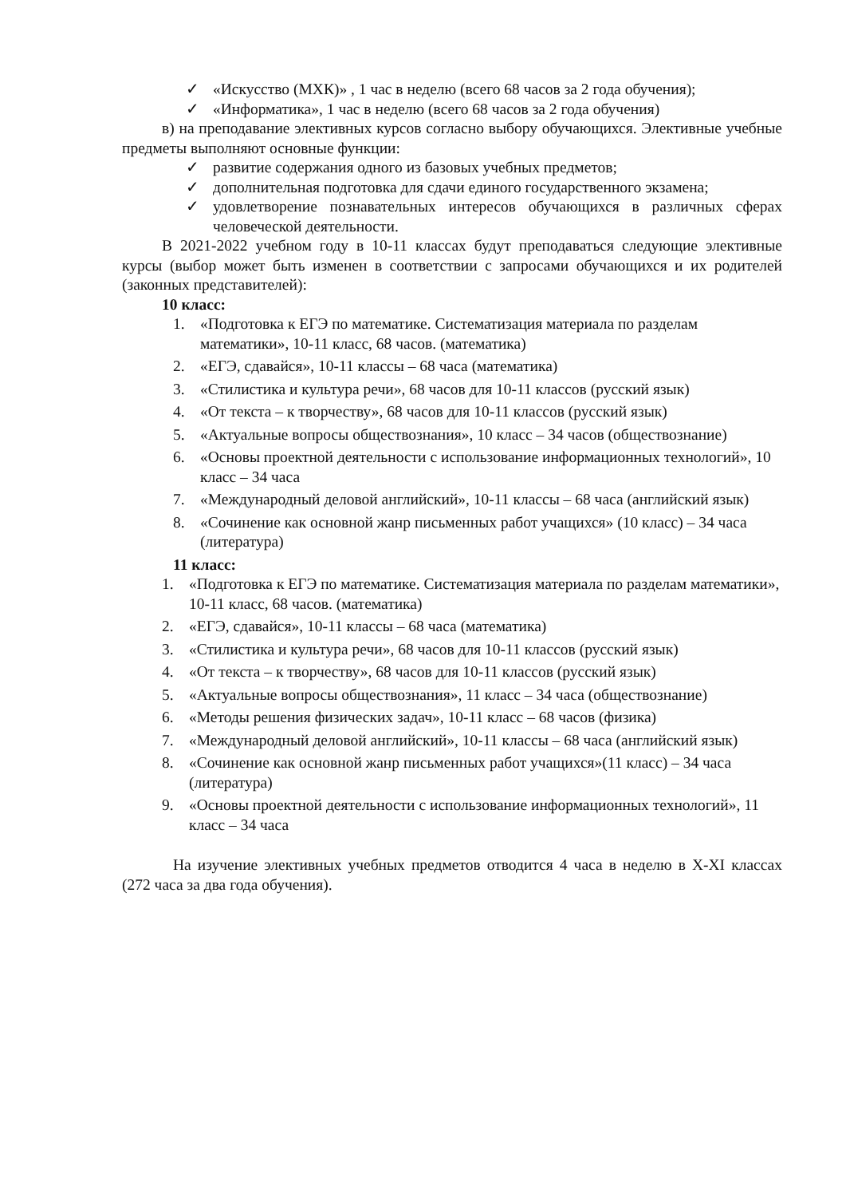✓ «Искусство (МХК)» , 1 час в неделю (всего 68 часов за 2 года обучения);
✓ «Информатика», 1 час в неделю (всего 68 часов за 2 года обучения)
в) на преподавание элективных курсов согласно выбору обучающихся. Элективные учебные предметы выполняют основные функции:
✓ развитие содержания одного из базовых учебных предметов;
✓ дополнительная подготовка для сдачи единого государственного экзамена;
✓ удовлетворение познавательных интересов обучающихся в различных сферах человеческой деятельности.
В 2021-2022 учебном году в 10-11 классах будут преподаваться следующие элективные курсы (выбор может быть изменен в соответствии с запросами обучающихся и их родителей (законных представителей):
10 класс:
1. «Подготовка к ЕГЭ по математике. Систематизация материала по разделам математики», 10-11 класс, 68 часов. (математика)
2. «ЕГЭ, сдавайся», 10-11 классы – 68 часа (математика)
3. «Стилистика и культура речи», 68 часов для 10-11 классов (русский язык)
4. «От текста – к творчеству», 68 часов для 10-11 классов (русский язык)
5. «Актуальные вопросы обществознания», 10 класс – 34 часов (обществознание)
6. «Основы проектной деятельности с использование информационных технологий», 10 класс – 34 часа
7. «Международный деловой английский», 10-11 классы – 68 часа (английский язык)
8. «Сочинение как основной жанр письменных работ учащихся» (10 класс) – 34 часа (литература)
11 класс:
1. «Подготовка к ЕГЭ по математике. Систематизация материала по разделам математики», 10-11 класс, 68 часов. (математика)
2. «ЕГЭ, сдавайся», 10-11 классы – 68 часа (математика)
3. «Стилистика и культура речи», 68 часов для 10-11 классов (русский язык)
4. «От текста – к творчеству», 68 часов для 10-11 классов (русский язык)
5. «Актуальные вопросы обществознания», 11 класс – 34 часа (обществознание)
6. «Методы решения физических задач», 10-11 класс – 68 часов (физика)
7. «Международный деловой английский», 10-11 классы – 68 часа (английский язык)
8. «Сочинение как основной жанр письменных работ учащихся»(11 класс) – 34 часа (литература)
9. «Основы проектной деятельности с использование информационных технологий», 11 класс – 34 часа
На изучение элективных учебных предметов отводится 4 часа в неделю в X-XI классах (272 часа за два года обучения).